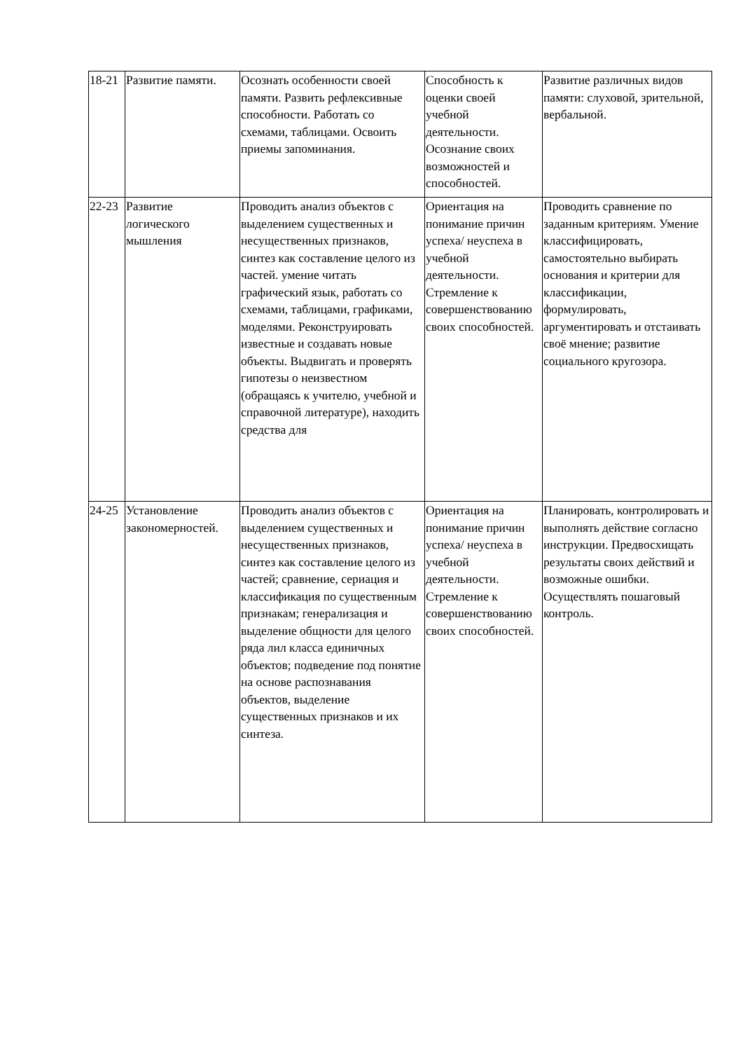| 18-21 | Развитие памяти. | Осознать особенности своей памяти. Развить рефлексивные способности. Работать со схемами, таблицами. Освоить приемы запоминания. | Способность к оценки своей учебной деятельности. Осознание своих возможностей и способностей. | Развитие различных видов памяти: слуховой, зрительной, вербальной. |
| 22-23 | Развитие логического мышления | Проводить анализ объектов с выделением существенных и несущественных признаков, синтез как составление целого из частей. умение читать графический язык, работать со схемами, таблицами, графиками, моделями. Реконструировать известные и создавать новые объекты. Выдвигать и проверять гипотезы о неизвестном (обращаясь к учителю, учебной и справочной литературе), находить средства для | Ориентация на понимание причин успеха/ неуспеха в учебной деятельности. Стремление к совершенствованию своих способностей. | Проводить сравнение по заданным критериям. Умение классифицировать, самостоятельно выбирать основания и критерии для классификации, формулировать, аргументировать и отстаивать своё мнение; развитие социального кругозора. |
| 24-25 | Установление закономерностей. | Проводить анализ объектов с выделением существенных и несущественных признаков, синтез как составление целого из частей; сравнение, сериация и классификация по существенным признакам; генерализация и выделение общности для целого ряда лил класса единичных объектов; подведение под понятие на основе распознавания объектов, выделение существенных признаков и их синтеза. | Ориентация на понимание причин успеха/ неуспеха в учебной деятельности. Стремление к совершенствованию своих способностей. | Планировать, контролировать и выполнять действие согласно инструкции. Предвосхищать результаты своих действий и возможные ошибки. Осуществлять пошаговый контроль. |